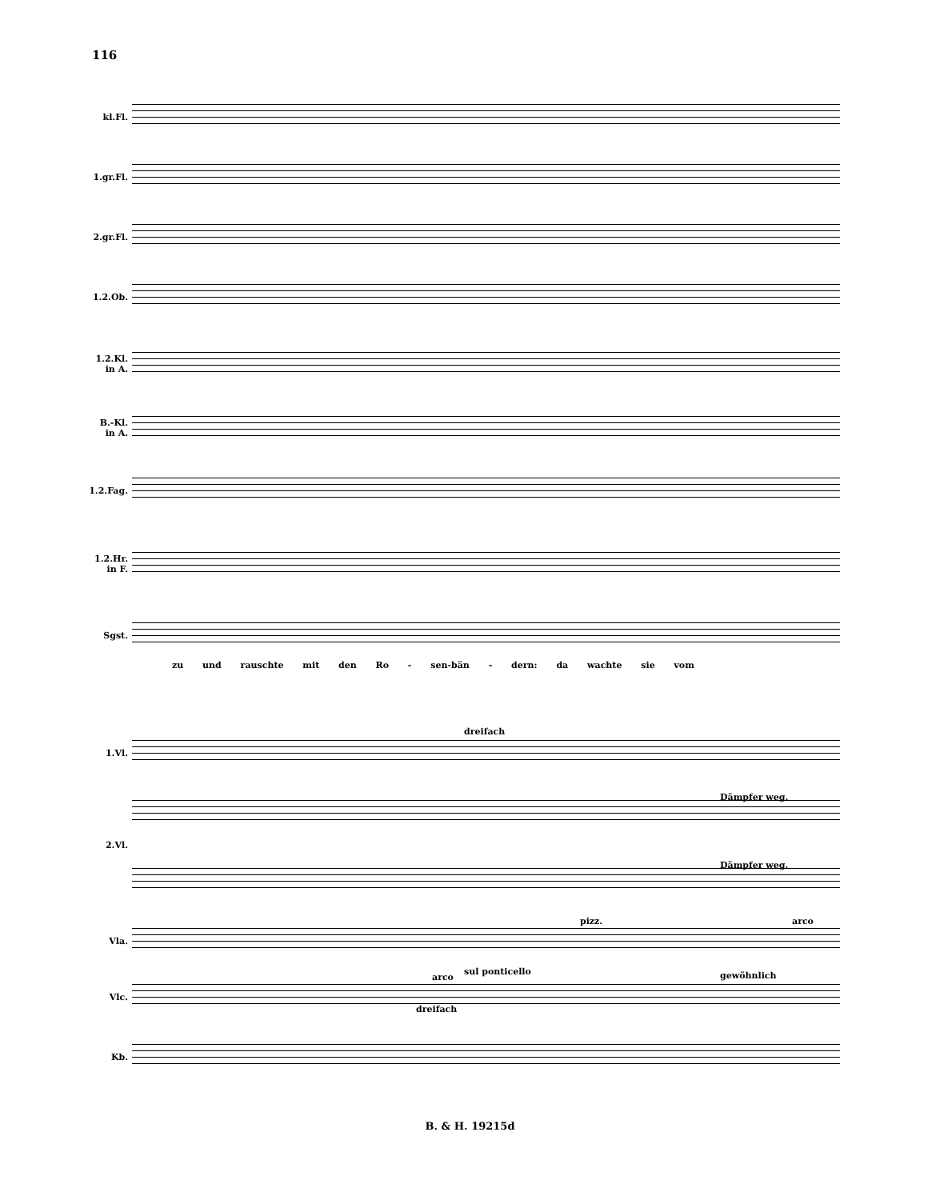116
kl.Fl.
1.gr.Fl.
2.gr.Fl.
1.2.Ob.
1.2.Kl.
in A.
B.-Kl.
in A.
1.2.Fag.
1.2.Hr.
in F.
Sgst.
zu und rauschte mit den Ro - sen-bän - dern: da wachte sie vom
1.Vl.
dreifach
Dämpfer weg.
2.Vl.
Dämpfer weg.
Vla.
pizz. arco
sul ponticello gewöhnlich
Vlc.
arco
dreifach
Kb.
B. & H. 19215d